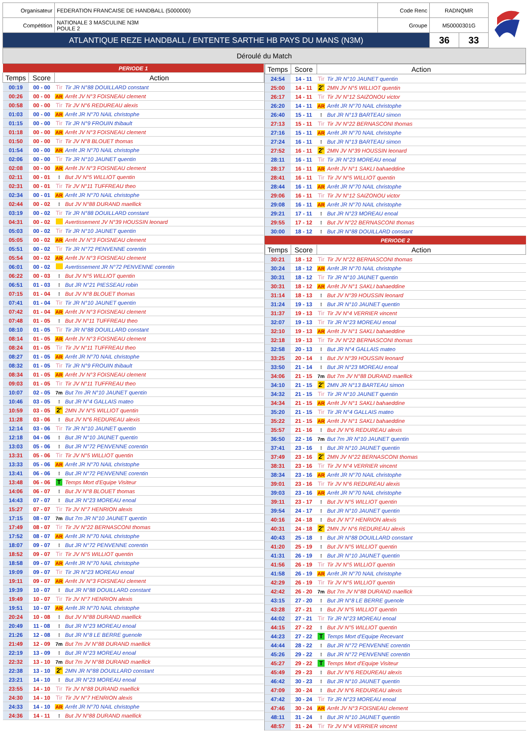| Organisateur | FEDERATION FRANCAISE DE HANDBALL (5000000) | Code Renc | RADNQMR | |
| Compétition | NATIONALE 3 MASCULINE N3M POULE 2 | Groupe | M50000301G | |
| ATLANTIQUE REZE HANDBALL / ENTENTE SARTHE HB PAYS DU MANS (N3M) | | | 36 | 33 |
Déroulé du Match
| PERIODE 1 | | | |
| Temps | Score | Action | |
| 00:19 | 00 - 00 | Tir | Tir JR N°88 DOUILLARD constant |
| 00:26 | 00 - 00 | AR | Arrêt JV N°3 FOISNEAU clement |
| 00:58 | 00 - 00 | Tir | Tir JV N°6 REDUREAU alexis |
| 01:03 | 00 - 00 | AR | Arrêt JR N°70 NAIL christophe |
| 01:15 | 00 - 00 | Tir | Tir JR N°9 FROUIN thibault |
| 01:18 | 00 - 00 | AR | Arrêt JV N°3 FOISNEAU clement |
| 01:50 | 00 - 00 | Tir | Tir JV N°8 BLOUET thomas |
| 01:54 | 00 - 00 | AR | Arrêt JR N°70 NAIL christophe |
| 02:06 | 00 - 00 | Tir | Tir JR N°10 JAUNET quentin |
| 02:08 | 00 - 00 | AR | Arrêt JV N°3 FOISNEAU clement |
| 02:11 | 00 - 01 | ⁝ | But JV N°5 WILLIOT quentin |
| 02:31 | 00 - 01 | Tir | Tir JV N°11 TUFFREAU theo |
| 02:34 | 00 - 01 | AR | Arrêt JR N°70 NAIL christophe |
| 02:44 | 00 - 02 | ⁝ | But JV N°88 DURAND maellick |
| 03:19 | 00 - 02 | Tir | Tir JR N°88 DOUILLARD constant |
| 04:31 | 00 - 02 | | Avertissement JV N°39 HOUSSIN leonard |
| 05:03 | 00 - 02 | Tir | Tir JR N°10 JAUNET quentin |
| 05:05 | 00 - 02 | AR | Arrêt JV N°3 FOISNEAU clement |
| 05:51 | 00 - 02 | Tir | Tir JR N°72 PENVENNE corentin |
| 05:54 | 00 - 02 | AR | Arrêt JV N°3 FOISNEAU clement |
| 06:01 | 00 - 02 | | Avertissement JR N°72 PENVENNE corentin |
| 06:22 | 00 - 03 | ⁝ | But JV N°5 WILLIOT quentin |
| 06:51 | 01 - 03 | ⁝ | But JR N°21 PIESSEAU robin |
| 07:15 | 01 - 04 | ⁝ | But JV N°8 BLOUET thomas |
| 07:41 | 01 - 04 | Tir | Tir JR N°10 JAUNET quentin |
| 07:42 | 01 - 04 | AR | Arrêt JV N°3 FOISNEAU clement |
| 07:48 | 01 - 05 | ⁝ | But JV N°11 TUFFREAU theo |
| 08:10 | 01 - 05 | Tir | Tir JR N°88 DOUILLARD constant |
| 08:14 | 01 - 05 | AR | Arrêt JV N°3 FOISNEAU clement |
| 08:24 | 01 - 05 | Tir | Tir JV N°11 TUFFREAU theo |
| 08:27 | 01 - 05 | AR | Arrêt JR N°70 NAIL christophe |
| 08:32 | 01 - 05 | Tir | Tir JR N°9 FROUIN thibault |
| 08:34 | 01 - 05 | AR | Arrêt JV N°3 FOISNEAU clement |
| 09:03 | 01 - 05 | Tir | Tir JV N°11 TUFFREAU theo |
| 10:07 | 02 - 05 | 7m | But 7m JR N°10 JAUNET quentin |
| 10:46 | 03 - 05 | ⁝ | But JR N°4 GALLAIS mateo |
| 10:59 | 03 - 05 | 2' | 2MN JV N°5 WILLIOT quentin |
| 11:28 | 03 - 06 | ⁝ | But JV N°6 REDUREAU alexis |
| 12:14 | 03 - 06 | Tir | Tir JR N°10 JAUNET quentin |
| 12:18 | 04 - 06 | ⁝ | But JR N°10 JAUNET quentin |
| 13:03 | 05 - 06 | ⁝ | But JR N°72 PENVENNE corentin |
| 13:31 | 05 - 06 | Tir | Tir JV N°5 WILLIOT quentin |
| 13:33 | 05 - 06 | AR | Arrêt JR N°70 NAIL christophe |
| 13:41 | 06 - 06 | ⁝ | But JR N°72 PENVENNE corentin |
| 13:48 | 06 - 06 | T | Temps Mort d'Equipe Visiteur |
| 14:06 | 06 - 07 | ⁝ | But JV N°8 BLOUET thomas |
| 14:43 | 07 - 07 | ⁝ | But JR N°23 MOREAU enoal |
| 15:27 | 07 - 07 | Tir | Tir JV N°7 HENRION alexis |
| 17:15 | 08 - 07 | 7m | But 7m JR N°10 JAUNET quentin |
| 17:49 | 08 - 07 | Tir | Tir JV N°22 BERNASCONI thomas |
| 17:52 | 08 - 07 | AR | Arrêt JR N°70 NAIL christophe |
| 18:07 | 09 - 07 | ⁝ | But JR N°72 PENVENNE corentin |
| 18:52 | 09 - 07 | Tir | Tir JV N°5 WILLIOT quentin |
| 18:58 | 09 - 07 | AR | Arrêt JR N°70 NAIL christophe |
| 19:09 | 09 - 07 | Tir | Tir JR N°23 MOREAU enoal |
| 19:11 | 09 - 07 | AR | Arrêt JV N°3 FOISNEAU clement |
| 19:39 | 10 - 07 | ⁝ | But JR N°88 DOUILLARD constant |
| 19:49 | 10 - 07 | Tir | Tir JV N°7 HENRION alexis |
| 19:51 | 10 - 07 | AR | Arrêt JR N°70 NAIL christophe |
| 20:24 | 10 - 08 | ⁝ | But JV N°88 DURAND maellick |
| 20:49 | 11 - 08 | ⁝ | But JR N°23 MOREAU enoal |
| 21:26 | 12 - 08 | ⁝ | But JR N°8 LE BERRE guenole |
| 21:49 | 12 - 09 | 7m | But 7m JV N°88 DURAND maellick |
| 22:19 | 13 - 09 | ⁝ | But JR N°23 MOREAU enoal |
| 22:32 | 13 - 10 | 7m | But 7m JV N°88 DURAND maellick |
| 22:38 | 13 - 10 | 2' | 2MN JR N°88 DOUILLARD constant |
| 23:21 | 14 - 10 | ⁝ | But JR N°23 MOREAU enoal |
| 23:55 | 14 - 10 | Tir | Tir JV N°88 DURAND maellick |
| 24:30 | 14 - 10 | Tir | Tir JV N°7 HENRION alexis |
| 24:33 | 14 - 10 | AR | Arrêt JR N°70 NAIL christophe |
| 24:36 | 14 - 11 | ⁝ | But JV N°88 DURAND maellick |
| Temps | Score | Action | |
| --- | --- | --- | --- |
| 24:54 | 14 - 11 | Tir | Tir JR N°10 JAUNET quentin |
| 25:00 | 14 - 11 | 2' | 2MN JV N°5 WILLIOT quentin |
| 26:17 | 14 - 11 | Tir | Tir JV N°12 SAIZONOU victor |
| 26:20 | 14 - 11 | AR | Arrêt JR N°70 NAIL christophe |
| 26:40 | 15 - 11 | ⁝ | But JR N°13 BARTEAU simon |
| 27:13 | 15 - 11 | Tir | Tir JV N°22 BERNASCONI thomas |
| 27:16 | 15 - 11 | AR | Arrêt JR N°70 NAIL christophe |
| 27:24 | 16 - 11 | ⁝ | But JR N°13 BARTEAU simon |
| 27:52 | 16 - 11 | 2' | 2MN JV N°39 HOUSSIN leonard |
| 28:11 | 16 - 11 | Tir | Tir JR N°23 MOREAU enoal |
| 28:17 | 16 - 11 | AR | Arrêt JV N°1 SAKLI bahaeddine |
| 28:41 | 16 - 11 | Tir | Tir JV N°5 WILLIOT quentin |
| 28:44 | 16 - 11 | AR | Arrêt JR N°70 NAIL christophe |
| 29:06 | 16 - 11 | Tir | Tir JV N°12 SAIZONOU victor |
| 29:08 | 16 - 11 | AR | Arrêt JR N°70 NAIL christophe |
| 29:21 | 17 - 11 | ⁝ | But JR N°23 MOREAU enoal |
| 29:55 | 17 - 12 | ⁝ | But JV N°22 BERNASCONI thomas |
| 30:00 | 18 - 12 | ⁝ | But JR N°88 DOUILLARD constant |
| PERIODE 2 | | | |
| Temps | Score | Action | |
| 30:21 | 18 - 12 | Tir | Tir JV N°22 BERNASCONI thomas |
| 30:24 | 18 - 12 | AR | Arrêt JR N°70 NAIL christophe |
| 30:31 | 18 - 12 | Tir | Tir JR N°10 JAUNET quentin |
| 30:31 | 18 - 12 | AR | Arrêt JV N°1 SAKLI bahaeddine |
| 31:14 | 18 - 13 | ⁝ | But JV N°39 HOUSSIN leonard |
| 31:24 | 19 - 13 | ⁝ | But JR N°10 JAUNET quentin |
| 31:37 | 19 - 13 | Tir | Tir JV N°4 VERRIER vincent |
| 32:07 | 19 - 13 | Tir | Tir JR N°23 MOREAU enoal |
| 32:10 | 19 - 13 | AR | Arrêt JV N°1 SAKLI bahaeddine |
| 32:18 | 19 - 13 | Tir | Tir JV N°22 BERNASCONI thomas |
| 32:58 | 20 - 13 | ⁝ | But JR N°4 GALLAIS mateo |
| 33:25 | 20 - 14 | ⁝ | But JV N°39 HOUSSIN leonard |
| 33:50 | 21 - 14 | ⁝ | But JR N°23 MOREAU enoal |
| 34:06 | 21 - 15 | 7m | But 7m JV N°88 DURAND maellick |
| 34:10 | 21 - 15 | 2' | 2MN JR N°13 BARTEAU simon |
| 34:32 | 21 - 15 | Tir | Tir JR N°10 JAUNET quentin |
| 34:34 | 21 - 15 | AR | Arrêt JV N°1 SAKLI bahaeddine |
| 35:20 | 21 - 15 | Tir | Tir JR N°4 GALLAIS mateo |
| 35:22 | 21 - 15 | AR | Arrêt JV N°1 SAKLI bahaeddine |
| 35:57 | 21 - 16 | ⁝ | But JV N°6 REDUREAU alexis |
| 36:50 | 22 - 16 | 7m | But 7m JR N°10 JAUNET quentin |
| 37:41 | 23 - 16 | ⁝ | But JR N°10 JAUNET quentin |
| 37:49 | 23 - 16 | 2' | 2MN JV N°22 BERNASCONI thomas |
| 38:31 | 23 - 16 | Tir | Tir JV N°4 VERRIER vincent |
| 38:34 | 23 - 16 | AR | Arrêt JR N°70 NAIL christophe |
| 39:01 | 23 - 16 | Tir | Tir JV N°6 REDUREAU alexis |
| 39:03 | 23 - 16 | AR | Arrêt JR N°70 NAIL christophe |
| 39:11 | 23 - 17 | ⁝ | But JV N°5 WILLIOT quentin |
| 39:54 | 24 - 17 | ⁝ | But JR N°10 JAUNET quentin |
| 40:16 | 24 - 18 | ⁝ | But JV N°7 HENRION alexis |
| 40:31 | 24 - 18 | 2' | 2MN JV N°6 REDUREAU alexis |
| 40:43 | 25 - 18 | ⁝ | But JR N°88 DOUILLARD constant |
| 41:20 | 25 - 19 | ⁝ | But JV N°5 WILLIOT quentin |
| 41:31 | 26 - 19 | ⁝ | But JR N°10 JAUNET quentin |
| 41:56 | 26 - 19 | Tir | Tir JV N°5 WILLIOT quentin |
| 41:58 | 26 - 19 | AR | Arrêt JR N°70 NAIL christophe |
| 42:29 | 26 - 19 | Tir | Tir JV N°5 WILLIOT quentin |
| 42:42 | 26 - 20 | 7m | But 7m JV N°88 DURAND maellick |
| 43:15 | 27 - 20 | ⁝ | But JR N°8 LE BERRE guenole |
| 43:28 | 27 - 21 | ⁝ | But JV N°5 WILLIOT quentin |
| 44:02 | 27 - 21 | Tir | Tir JR N°23 MOREAU enoal |
| 44:15 | 27 - 22 | ⁝ | But JV N°5 WILLIOT quentin |
| 44:23 | 27 - 22 | T | Temps Mort d'Equipe Recevant |
| 44:44 | 28 - 22 | ⁝ | But JR N°72 PENVENNE corentin |
| 45:26 | 29 - 22 | ⁝ | But JR N°72 PENVENNE corentin |
| 45:27 | 29 - 22 | T | Temps Mort d'Equipe Visiteur |
| 45:49 | 29 - 23 | ⁝ | But JV N°6 REDUREAU alexis |
| 46:42 | 30 - 23 | ⁝ | But JR N°10 JAUNET quentin |
| 47:09 | 30 - 24 | ⁝ | But JV N°6 REDUREAU alexis |
| 47:42 | 30 - 24 | Tir | Tir JR N°23 MOREAU enoal |
| 47:46 | 30 - 24 | AR | Arrêt JV N°3 FOISNEAU clement |
| 48:11 | 31 - 24 | ⁝ | But JR N°10 JAUNET quentin |
| 48:57 | 31 - 24 | Tir | Tir JV N°4 VERRIER vincent |